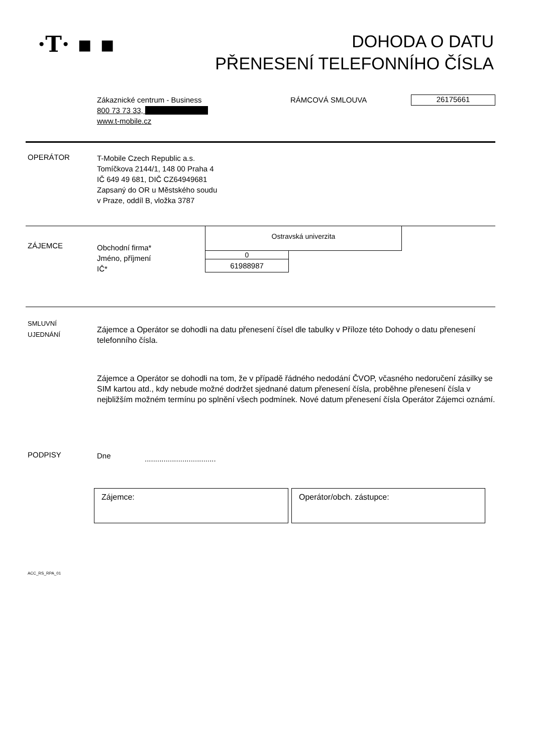·T· ▪ ▪
DOHODA O DATU
PŘENESENÍ TELEFONNÍHO ČÍSLA
Zákaznické centrum - Business
800 73 73 33,
www.t-mobile.cz
RÁMCOVÁ SMLOUVA
26175661
OPERÁTOR
T-Mobile Czech Republic a.s.
Tomíčkova 2144/1, 148 00 Praha 4
IČ 649 49 681, DIČ CZ64949681
Zapsaný do OR u Městského soudu
v Praze, oddíl B, vložka 3787
ZÁJEMCE
Obchodní firma*
Jméno, příjmení
IČ*
Ostravská univerzita
0
61988987
SMLUVNÍ
UJEDNÁNÍ
Zájemce a Operátor se dohodli na datu přenesení čísel dle tabulky v Příloze této Dohody o datu přenesení telefonního čísla.
Zájemce a Operátor se dohodli na tom, že v případě řádného nedodání ČVOP, včasného nedoručení zásilky se SIM kartou atd., kdy nebude možné dodržet sjednané datum přenesení čísla, proběhne přenesení čísla v nejbližším možném termínu po splnění všech podmínek. Nové datum přenesení čísla Operátor Zájemci oznámí.
PODPISY
Dne
..................................
Zájemce: Operátor/obch. zástupce:
ACC_RS_RPA_01